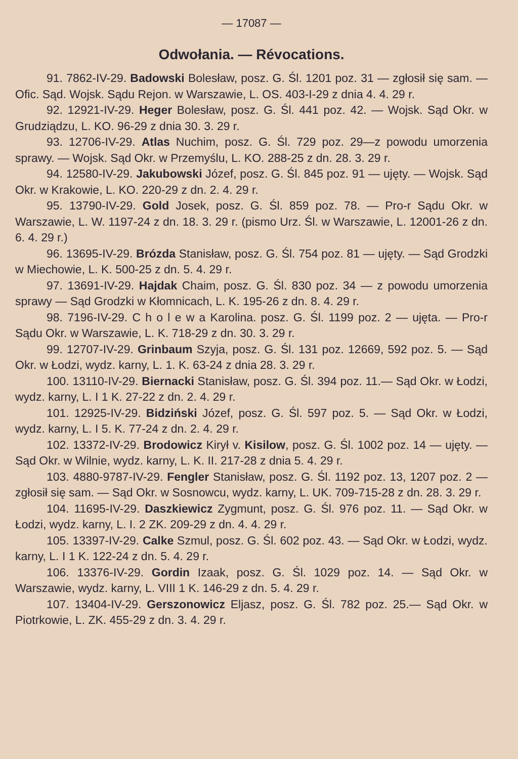— 17087 —
Odwołania. — Révocations.
91. 7862-IV-29. Badowski Bolesław, posz. G. Śl. 1201 poz. 31 — zgłosił się sam. — Ofic. Sąd. Wojsk. Sądu Rejon. w Warszawie, L. OS. 403-I-29 z dnia 4. 4. 29 r.
92. 12921-IV-29. Heger Bolesław, posz. G. Śl. 441 poz. 42. — Wojsk. Sąd Okr. w Grudziądzu, L. KO. 96-29 z dnia 30. 3. 29 r.
93. 12706-IV-29. Atlas Nuchim, posz. G. Śl. 729 poz. 29—z powodu umorzenia sprawy. — Wojsk. Sąd Okr. w Przemyślu, L. KO. 288-25 z dn. 28. 3. 29 r.
94. 12580-IV-29. Jakubowski Józef, posz. G. Śl. 845 poz. 91 — ujęty. — Wojsk. Sąd Okr. w Krakowie, L. KO. 220-29 z dn. 2. 4. 29 r.
95. 13790-IV-29. Gold Josek, posz. G. Śl. 859 poz. 78. — Pro-r Sądu Okr. w Warszawie, L. W. 1197-24 z dn. 18. 3. 29 r. (pismo Urz. Śl. w Warszawie, L. 12001-26 z dn. 6. 4. 29 r.)
96. 13695-IV-29. Brózda Stanisław, posz. G. Śl. 754 poz. 81 — ujęty. — Sąd Grodzki w Miechowie, L. K. 500-25 z dn. 5. 4. 29 r.
97. 13691-IV-29. Hajdak Chaim, posz. G. Śl. 830 poz. 34 — z powodu umorzenia sprawy — Sąd Grodzki w Kłomnicach, L. K. 195-26 z dn. 8. 4. 29 r.
98. 7196-IV-29. C h o l e w a Karolina. posz. G. Śl. 1199 poz. 2 — ujęta. — Pro-r Sądu Okr. w Warszawie, L. K. 718-29 z dn. 30. 3. 29 r.
99. 12707-IV-29. Grinbaum Szyja, posz. G. Śl. 131 poz. 12669, 592 poz. 5. — Sąd Okr. w Łodzi, wydz. karny, L. 1. K. 63-24 z dnia 28. 3. 29 r.
100. 13110-IV-29. Biernacki Stanisław, posz. G. Śl. 394 poz. 11.— Sąd Okr. w Łodzi, wydz. karny, L. I 1 K. 27-22 z dn. 2. 4. 29 r.
101. 12925-IV-29. Bidziński Józef, posz. G. Śl. 597 poz. 5. — Sąd Okr. w Łodzi, wydz. karny, L. I 5. K. 77-24 z dn. 2. 4. 29 r.
102. 13372-IV-29. Brodowicz Kirył v. Kisilow, posz. G. Śl. 1002 poz. 14 — ujęty. — Sąd Okr. w Wilnie, wydz. karny, L. K. II. 217-28 z dnia 5. 4. 29 r.
103. 4880-9787-IV-29. Fengler Stanisław, posz. G. Śl. 1192 poz. 13, 1207 poz. 2 — zgłosił się sam. — Sąd Okr. w Sosnowcu, wydz. karny, L. UK. 709-715-28 z dn. 28. 3. 29 r.
104. 11695-IV-29. Daszkiewicz Zygmunt, posz. G. Śl. 976 poz. 11. — Sąd Okr. w Łodzi, wydz. karny, L. I. 2 ZK. 209-29 z dn. 4. 4. 29 r.
105. 13397-IV-29. Calke Szmul, posz. G. Śl. 602 poz. 43. — Sąd Okr. w Łodzi, wydz. karny, L. I 1 K. 122-24 z dn. 5. 4. 29 r.
106. 13376-IV-29. Gordin Izaak, posz. G. Śl. 1029 poz. 14. — Sąd Okr. w Warszawie, wydz. karny, L. VIII 1 K. 146-29 z dn. 5. 4. 29 r.
107. 13404-IV-29. Gerszonowicz Eljasz, posz. G. Śl. 782 poz. 25.— Sąd Okr. w Piotrkowie, L. ZK. 455-29 z dn. 3. 4. 29 r.